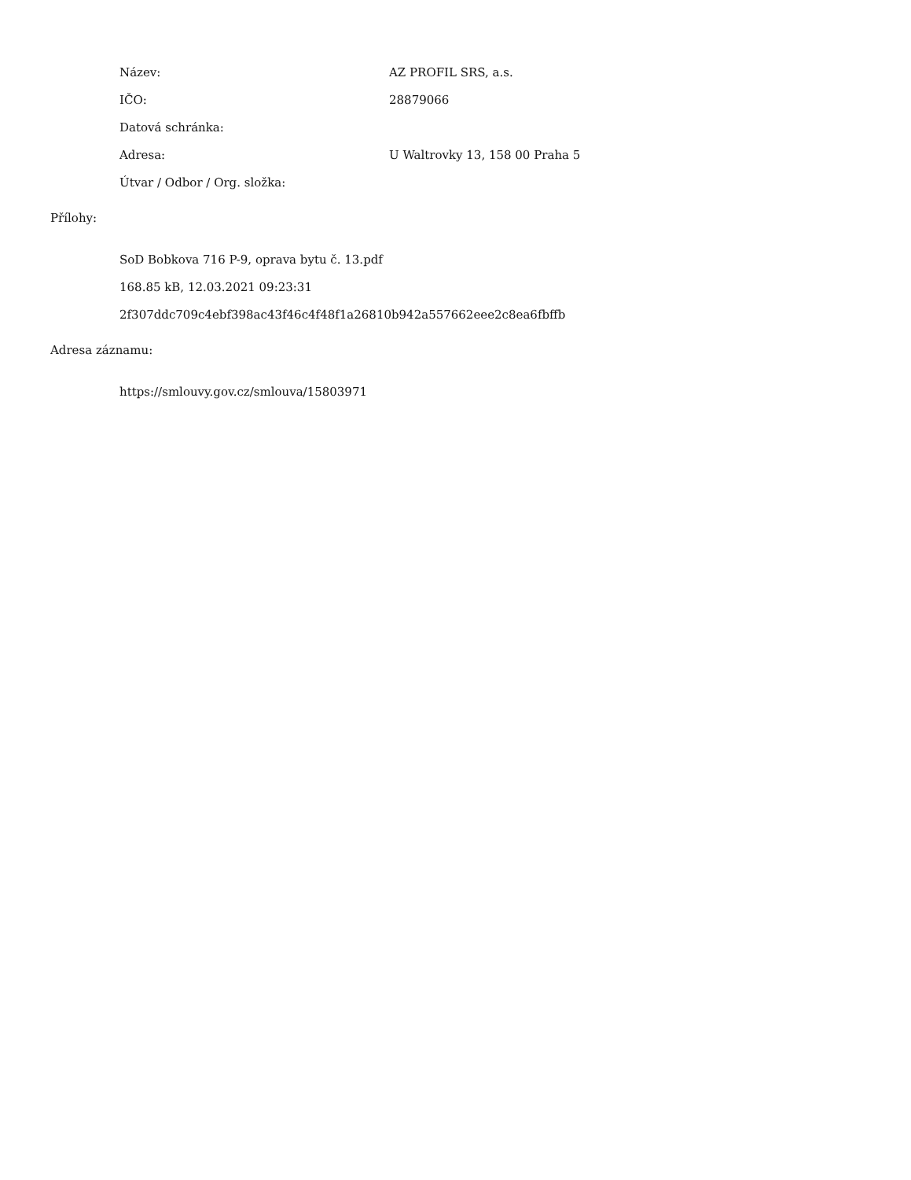Název: AZ PROFIL SRS, a.s.
IČO: 28879066
Datová schránka:
Adresa: U Waltrovky 13, 158 00 Praha 5
Útvar / Odbor / Org. složka:
Přílohy:
SoD Bobkova 716 P-9, oprava bytu č. 13.pdf
168.85 kB, 12.03.2021 09:23:31
2f307ddc709c4ebf398ac43f46c4f48f1a26810b942a557662eee2c8ea6fbffb
Adresa záznamu:
https://smlouvy.gov.cz/smlouva/15803971